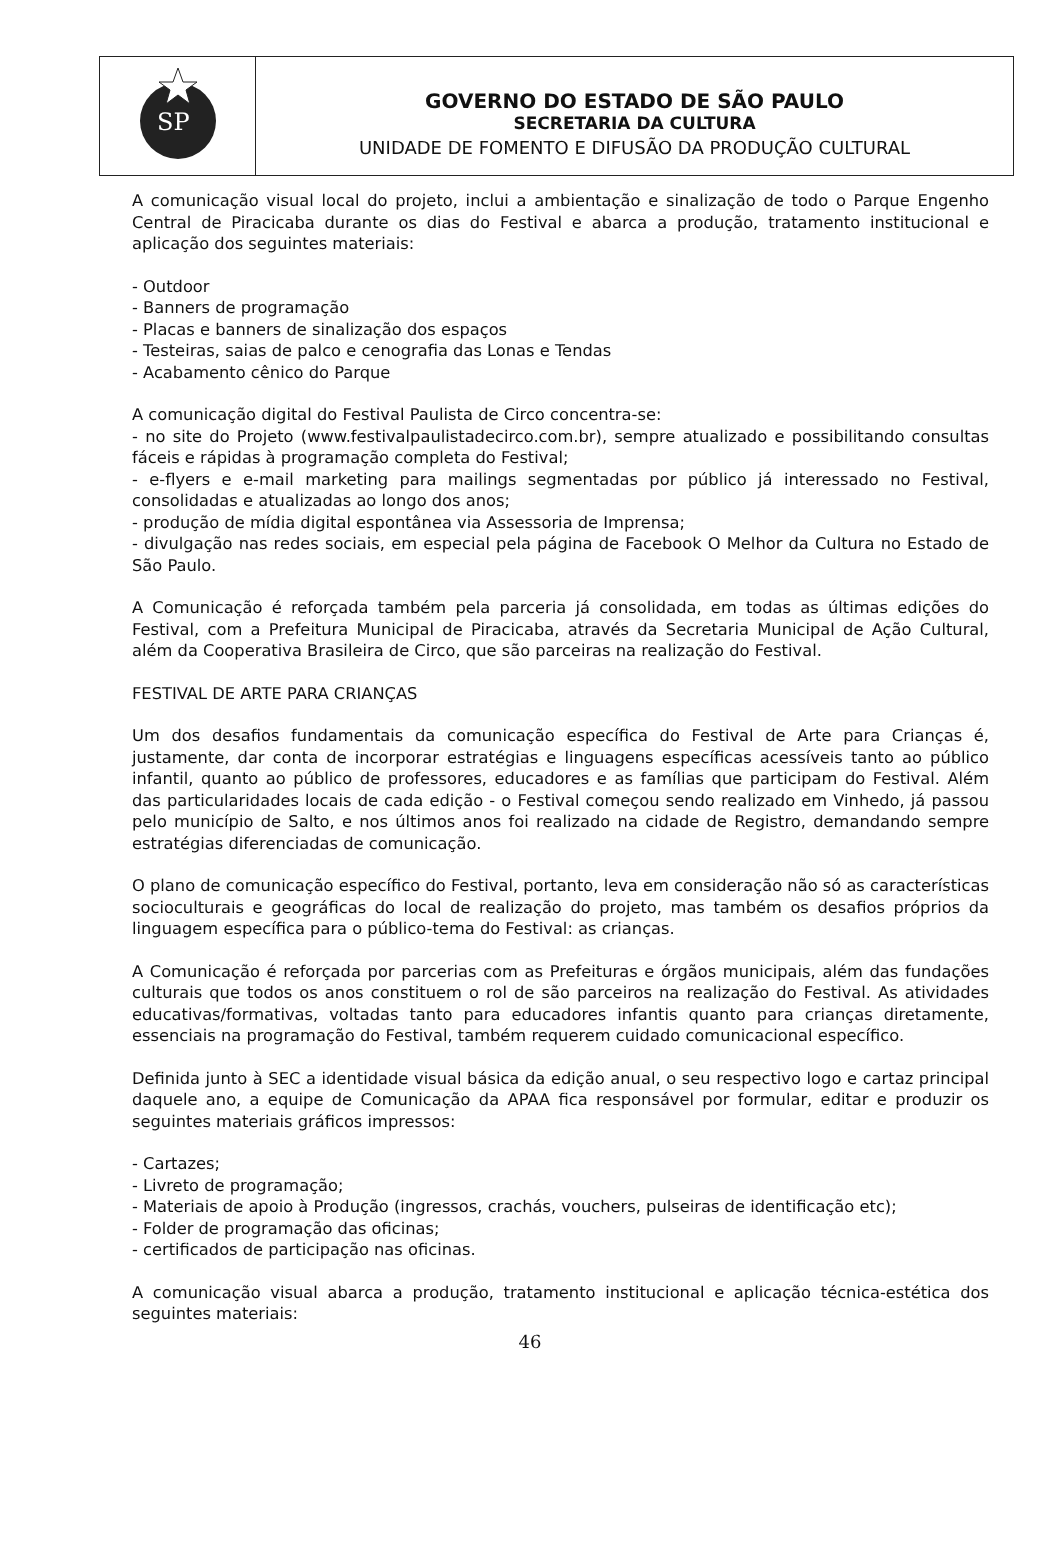SP
GOVERNO DO ESTADO DE SÃO PAULO
SECRETARIA DA CULTURA
UNIDADE DE FOMENTO E DIFUSÃO DA PRODUÇÃO CULTURAL
A comunicação visual local do projeto, inclui a ambientação e sinalização de todo o Parque Engenho Central de Piracicaba durante os dias do Festival e abarca a produção, tratamento institucional e aplicação dos seguintes materiais:
- Outdoor
- Banners de programação
- Placas e banners de sinalização dos espaços
- Testeiras, saias de palco e cenografia das Lonas e Tendas
- Acabamento cênico do Parque
A comunicação digital do Festival Paulista de Circo concentra-se:
- no site do Projeto (www.festivalpaulistadecirco.com.br), sempre atualizado e possibilitando consultas fáceis e rápidas à programação completa do Festival;
- e-flyers e e-mail marketing para mailings segmentadas por público já interessado no Festival, consolidadas e atualizadas ao longo dos anos;
- produção de mídia digital espontânea via Assessoria de Imprensa;
- divulgação nas redes sociais, em especial pela página de Facebook O Melhor da Cultura no Estado de São Paulo.
A Comunicação é reforçada também pela parceria já consolidada, em todas as últimas edições do Festival, com a Prefeitura Municipal de Piracicaba, através da Secretaria Municipal de Ação Cultural, além da Cooperativa Brasileira de Circo, que são parceiras na realização do Festival.
FESTIVAL DE ARTE PARA CRIANÇAS
Um dos desafios fundamentais da comunicação específica do Festival de Arte para Crianças é, justamente, dar conta de incorporar estratégias e linguagens específicas acessíveis tanto ao público infantil, quanto ao público de professores, educadores e as famílias que participam do Festival. Além das particularidades locais de cada edição - o Festival começou sendo realizado em Vinhedo, já passou pelo município de Salto, e nos últimos anos foi realizado na cidade de Registro, demandando sempre estratégias diferenciadas de comunicação.
O plano de comunicação específico do Festival, portanto, leva em consideração não só as características socioculturais e geográficas do local de realização do projeto, mas também os desafios próprios da linguagem específica para o público-tema do Festival: as crianças.
A Comunicação é reforçada por parcerias com as Prefeituras e órgãos municipais, além das fundações culturais que todos os anos constituem o rol de são parceiros na realização do Festival. As atividades educativas/formativas, voltadas tanto para educadores infantis quanto para crianças diretamente, essenciais na programação do Festival, também requerem cuidado comunicacional específico.
Definida junto à SEC a identidade visual básica da edição anual, o seu respectivo logo e cartaz principal daquele ano, a equipe de Comunicação da APAA fica responsável por formular, editar e produzir os seguintes materiais gráficos impressos:
- Cartazes;
- Livreto de programação;
- Materiais de apoio à Produção (ingressos, crachás, vouchers, pulseiras de identificação etc);
- Folder de programação das oficinas;
- certificados de participação nas oficinas.
A comunicação visual abarca a produção, tratamento institucional e aplicação técnica-estética dos seguintes materiais:
46